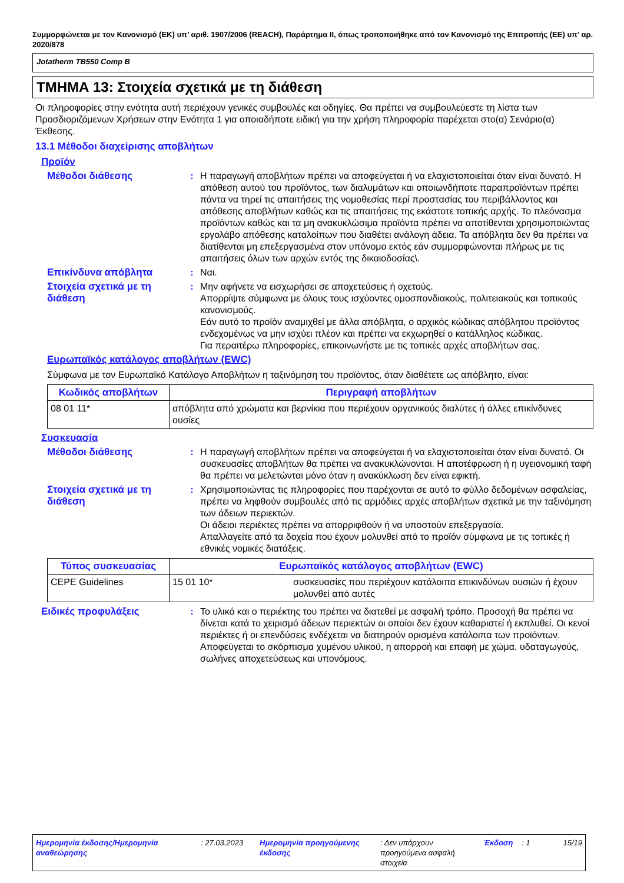Συμμορφώνεται με τον Κανονισμό (ΕΚ) υπ’ αριθ. 1907/2006 (REACH), Παράρτημα II, όπως τροποποιήθηκε από τον Κανονισμό της Επιτροπής (ΕΕ) υπ’ αρ. 2020/878
Jotatherm TB550 Comp B
ΤΜΗΜΑ 13: Στοιχεία σχετικά με τη διάθεση
Οι πληροφορίες στην ενότητα αυτή περιέχουν γενικές συμβουλές και οδηγίες. Θα πρέπει να συμβουλεύεστε τη λίστα των Προσδιοριζόμενων Χρήσεων στην Ενότητα 1 για οποιαδήποτε ειδική για την χρήση πληροφορία παρέχεται στο(α) Σενάριο(α) Έκθεσης.
13.1 Μέθοδοι διαχείρισης αποβλήτων
Προϊόν
Μέθοδοι διάθεσης : Η παραγωγή αποβλήτων πρέπει να αποφεύγεται ή να ελαχιστοποιείται όταν είναι δυνατό. Η απόθεση αυτού του προϊόντος, των διαλυμάτων και οποιωνδήποτε παραπροϊόντων πρέπει πάντα να τηρεί τις απαιτήσεις της νομοθεσίας περί προστασίας του περιβάλλοντος και απόθεσης αποβλήτων καθώς και τις απαιτήσεις της εκάστοτε τοπικής αρχής. Το πλεόνασμα προϊόντων καθώς και τα μη ανακυκλώσιμα προϊόντα πρέπει να αποτίθενται χρησιμοποιώντας εργολάβο απόθεσης καταλοίπων που διαθέτει ανάλογη άδεια. Τα απόβλητα δεν θα πρέπει να διατίθενται μη επεξεργασμένα στον υπόνομο εκτός εάν συμμορφώνονται πλήρως με τις απαιτήσεις όλων των αρχών εντός της δικαιοδοσίας\.
Επικίνδυνα απόβλητα : Ναι.
Στοιχεία σχετικά με τη διάθεση
: Μην αφήνετε να εισχωρήσει σε αποχετεύσεις ή οχετούς.
Απορρίψτε σύμφωνα με όλους τους ισχύοντες ομοσπονδιακούς, πολιτειακούς και τοπικούς κανονισμούς.
Εάν αυτό το προϊόν αναμιχθεί με άλλα απόβλητα, ο αρχικός κώδικας απόβλητου προϊόντος ενδεχομένως να μην ισχύει πλέον και πρέπει να εκχωρηθεί ο κατάλληλος κώδικας.
Για περαιτέρω πληροφορίες, επικοινωνήστε με τις τοπικές αρχές αποβλήτων σας.
Ευρωπαϊκός κατάλογος αποβλήτων (EWC)
Σύμφωνα με τον Ευρωπαϊκό Κατάλογο Αποβλήτων η ταξινόμηση του προϊόντος, όταν διαθέτετε ως απόβλητο, είναι:
| Κωδικός αποβλήτων | Περιγραφή αποβλήτων |
| --- | --- |
| 08 01 11* | απόβλητα από χρώματα και βερνίκια που περιέχουν οργανικούς διαλύτες ή άλλες επικίνδυνες ουσίες |
Συσκευασία
Μέθοδοι διάθεσης : Η παραγωγή αποβλήτων πρέπει να αποφεύγεται ή να ελαχιστοποιείται όταν είναι δυνατό. Οι συσκευασίες αποβλήτων θα πρέπει να ανακυκλώνονται. Η αποτέφρωση ή η υγειονομική ταφή θα πρέπει να μελετώνται μόνο όταν η ανακύκλωση δεν είναι εφικτή.
Στοιχεία σχετικά με τη διάθεση
: Χρησιμοποιώντας τις πληροφορίες που παρέχονται σε αυτό το φύλλο δεδομένων ασφαλείας, πρέπει να ληφθούν συμβουλές από τις αρμόδιες αρχές αποβλήτων σχετικά με την ταξινόμηση των άδειων περιεκτών.
Οι άδειοι περιέκτες πρέπει να απορριφθούν ή να υποστούν επεξεργασία.
Απαλλαγείτε από τα δοχεία που έχουν μολυνθεί από το προϊόν σύμφωνα με τις τοπικές ή εθνικές νομικές διατάξεις.
| Τύπος συσκευασίας | Ευρωπαϊκός κατάλογος αποβλήτων (EWC) | |
| --- | --- | --- |
| CEPE Guidelines | 15 01 10* | συσκευασίες που περιέχουν κατάλοιπα επικινδύνων ουσιών ή έχουν μολυνθεί από αυτές |
Ειδικές προφυλάξεις : Το υλικό και ο περιέκτης του πρέπει να διατεθεί με ασφαλή τρόπο. Προσοχή θα πρέπει να δίνεται κατά το χειρισμό άδειων περιεκτών οι οποίοι δεν έχουν καθαριστεί ή εκπλυθεί. Οι κενοί περιέκτες ή οι επενδύσεις ενδέχεται να διατηρούν ορισμένα κατάλοιπα των προϊόντων. Αποφεύγεται το σκόρπισμα χυμένου υλικού, η απορροή και επαφή με χώμα, υδαταγωγούς, σωλήνες αποχετεύσεως και υπονόμους.
Ημερομηνία έκδοσης/Ημερομηνία αναθεώρησης
: 27.03.2023
Ημερομηνία προηγούμενης έκδοσης
: Δεν υπάρχουν προηγούμενα ασφαλή στοιχεία
Έκδοση : 1 15/19